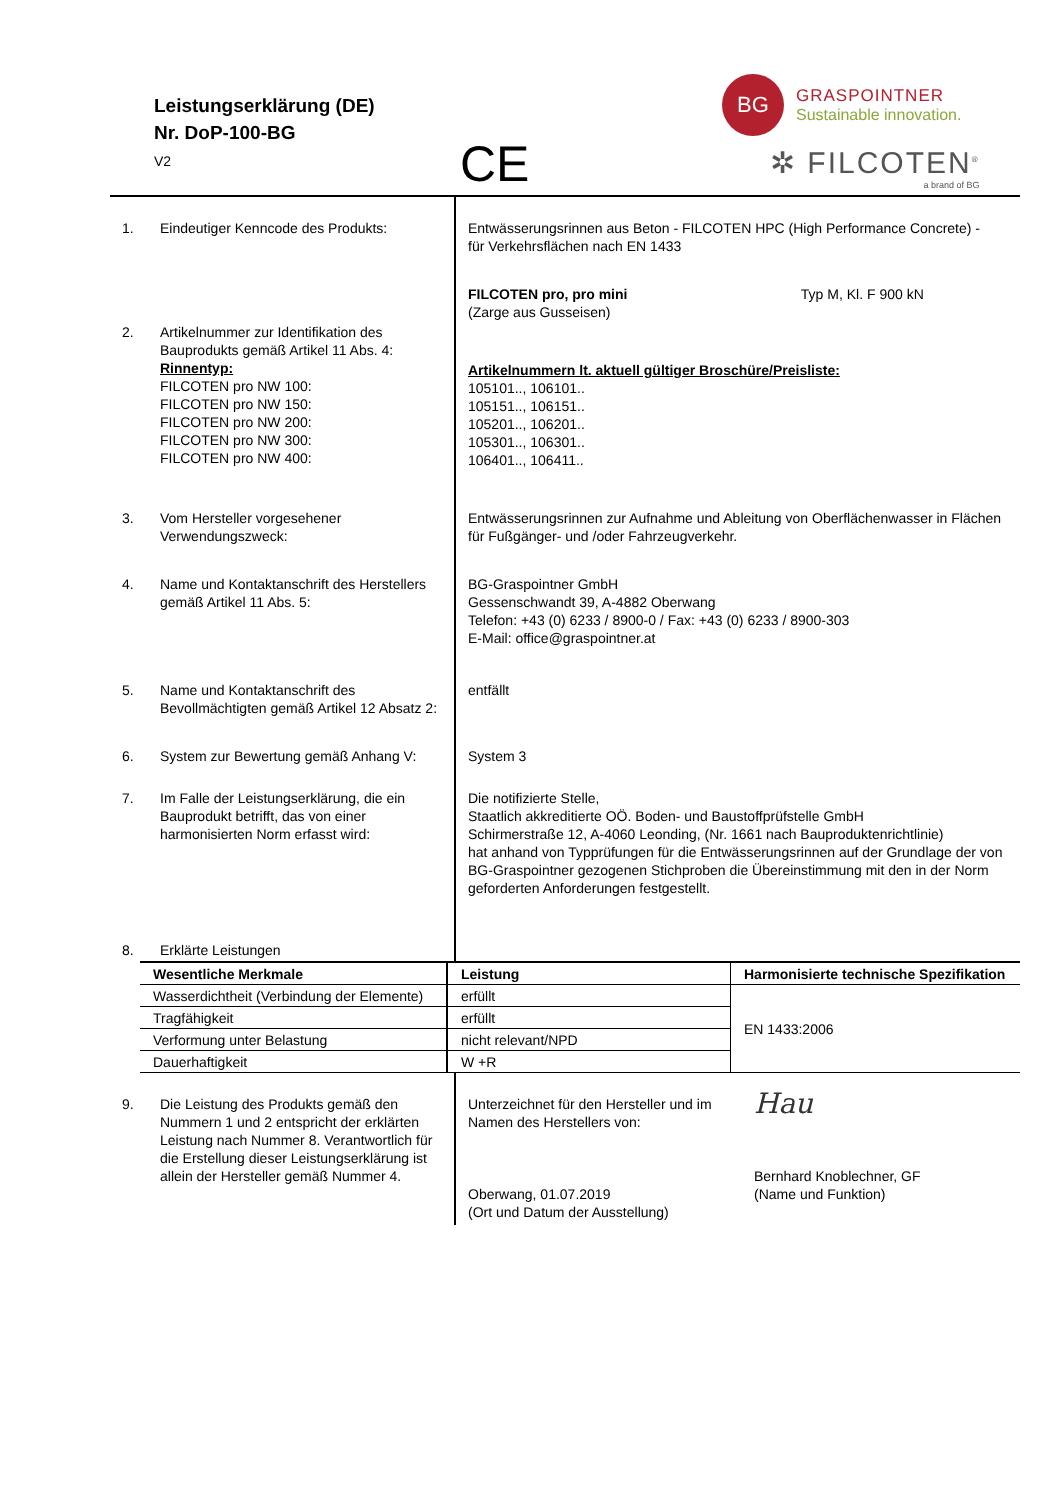Leistungserklärung (DE)
Nr. DoP-100-BG
V2
CE
BG
GRASPOINTNER
Sustainable innovation.
✲ FILCOTEN<sup>®</sup>
a brand of BG
| 1. | Eindeutiger Kenncode des Produkts: | Entwässerungsrinnen aus Beton - FILCOTEN HPC (High Performance Concrete) - für Verkehrsflächen nach EN 1433 | |
| | | FILCOTEN pro, pro mini (Zarge aus Gusseisen) | Typ M, Kl. F 900 kN |
| 2. | Artikelnummer zur Identifikation des Bauprodukts gemäß Artikel 11 Abs. 4: Rinnentyp: FILCOTEN pro NW 100: FILCOTEN pro NW 150: FILCOTEN pro NW 200: FILCOTEN pro NW 300: FILCOTEN pro NW 400: | Artikelnummern lt. aktuell gültiger Broschüre/Preisliste: 105101.., 106101.. 105151.., 106151.. 105201.., 106201.. 105301.., 106301.. 106401.., 106411.. | |
| 3. | Vom Hersteller vorgesehener Verwendungszweck: | Entwässerungsrinnen zur Aufnahme und Ableitung von Oberflächenwasser in Flächen für Fußgänger- und /oder Fahrzeugverkehr. | |
| 4. | Name und Kontaktanschrift des Herstellers gemäß Artikel 11 Abs. 5: | BG-Graspointner GmbH Gessenschwandt 39, A-4882 Oberwang Telefon: +43 (0) 6233 / 8900-0 / Fax: +43 (0) 6233 / 8900-303 E-Mail: office@graspointner.at | |
| 5. | Name und Kontaktanschrift des Bevollmächtigten gemäß Artikel 12 Absatz 2: | entfällt | |
| 6. | System zur Bewertung gemäß Anhang V: | System 3 | |
| 7. | Im Falle der Leistungserklärung, die ein Bauprodukt betrifft, das von einer harmonisierten Norm erfasst wird: | Die notifizierte Stelle, Staatlich akkreditierte OÖ. Boden- und Baustoffprüfstelle GmbH Schirmerstraße 12, A-4060 Leonding, (Nr. 1661 nach Bauproduktenrichtlinie) hat anhand von Typprüfungen für die Entwässerungsrinnen auf der Grundlage der von BG-Graspointner gezogenen Stichproben die Übereinstimmung mit den in der Norm geforderten Anforderungen festgestellt. | |
| 8. | Erklärte Leistungen | | |
| Wesentliche Merkmale | Leistung | Harmonisierte technische Spezifikation |
| Wasserdichtheit (Verbindung der Elemente) | erfüllt | EN 1433:2006 |
| Tragfähigkeit | erfüllt | |
| Verformung unter Belastung | nicht relevant/NPD | |
| Dauerhaftigkeit | W +R | |
| 9. | Die Leistung des Produkts gemäß den Nummern 1 und 2 entspricht der erklärten Leistung nach Nummer 8. Verantwortlich für die Erstellung dieser Leistungserklärung ist allein der Hersteller gemäß Nummer 4. | Unterzeichnet für den Hersteller und im Namen des Herstellers von: Oberwang, 01.07.2019 (Ort und Datum der Ausstellung) | Hau Bernhard Knoblechner, GF (Name und Funktion) |